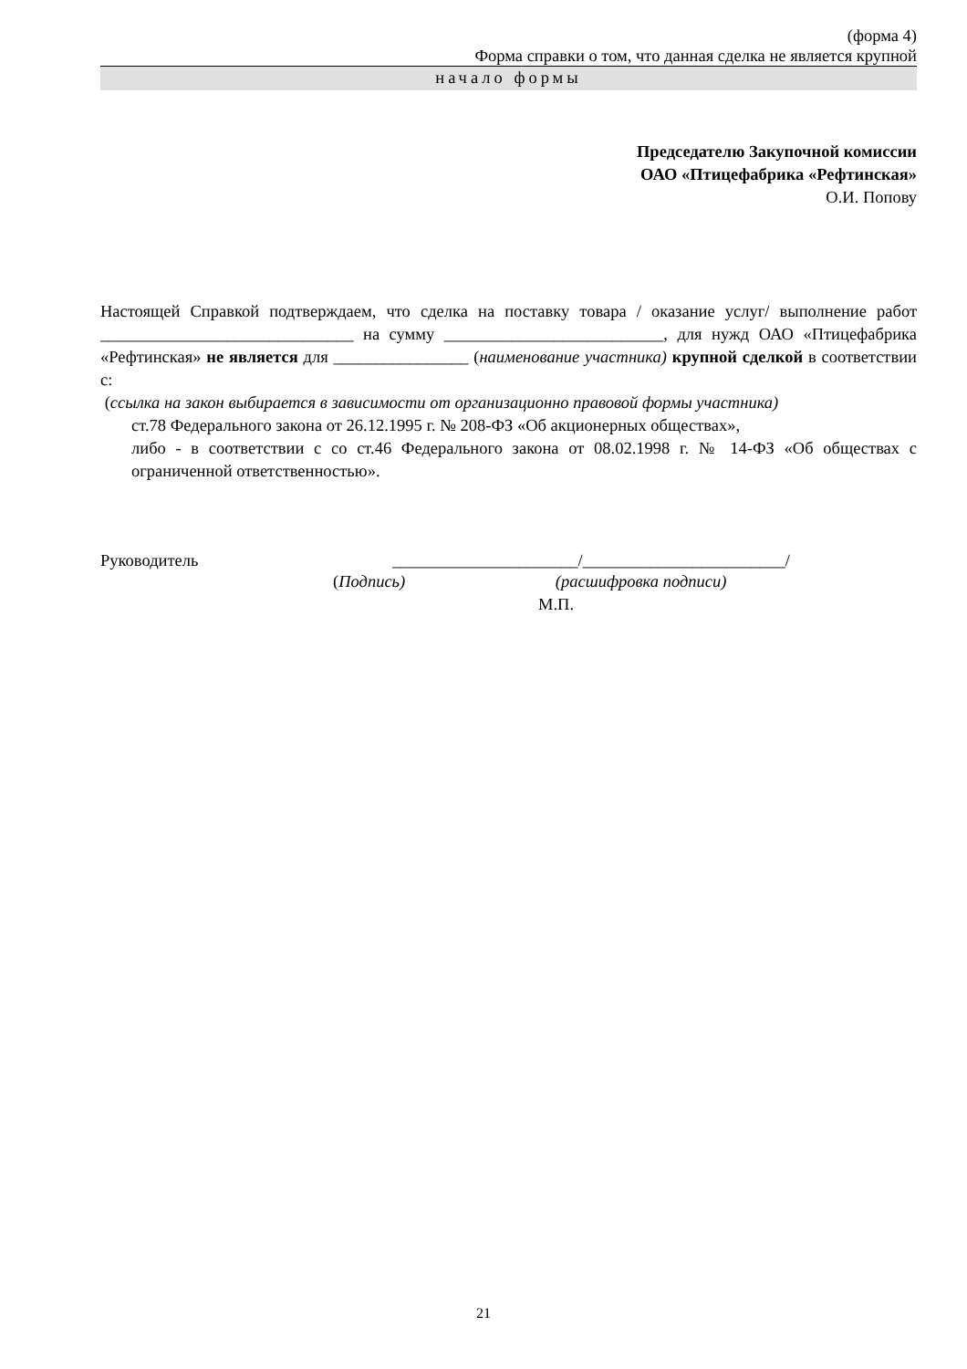(форма 4)
Форма справки о том, что данная сделка не является крупной
начало формы
Председателю Закупочной комиссии
ОАО «Птицефабрика «Рефтинская»
О.И. Попову
Настоящей Справкой подтверждаем, что сделка на поставку товара / оказание услуг/ выполнение работ ______________________________ на сумму __________________________, для нужд ОАО «Птицефабрика «Рефтинская» не является для ________________ (наименование участника) крупной сделкой в соответствии с:
(ссылка на закон выбирается в зависимости от организационно правовой формы участника)
ст.78 Федерального закона от 26.12.1995 г. № 208-ФЗ «Об акционерных обществах»,
либо - в соответствии с со ст.46 Федерального закона от 08.02.1998 г. № 14-ФЗ «Об обществах с ограниченной ответственностью».
Руководитель ______________________/________________________/
(Подпись) (расшифровка подписи)
М.П.
21